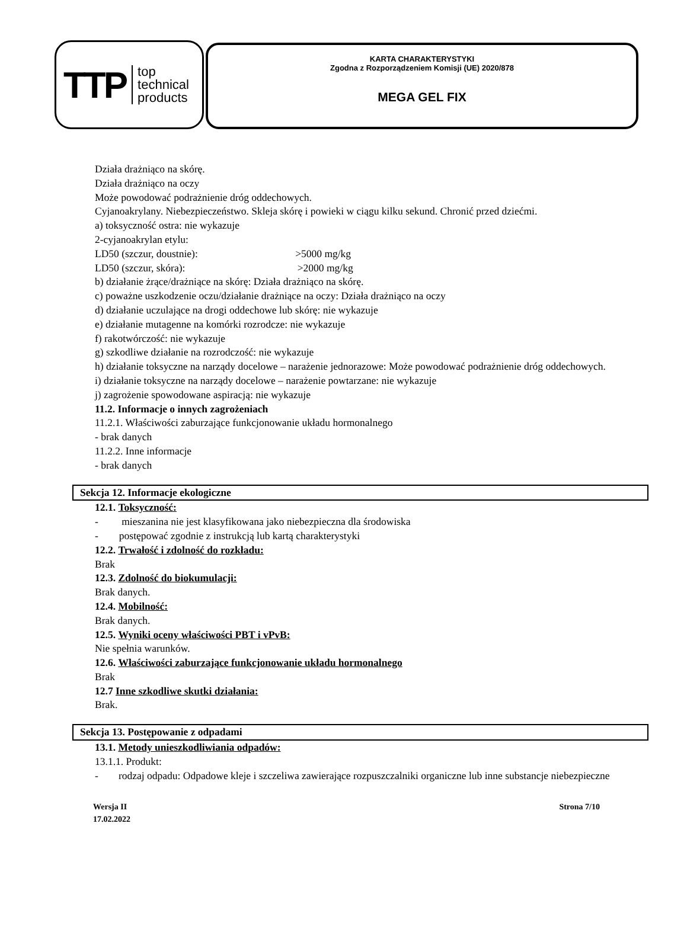TTP top
technical
products
KARTA CHARAKTERYSTYKI
Zgodna z Rozporządzeniem Komisji (UE) 2020/878
MEGA GEL FIX
Działa drażniąco na skórę.
Działa drażniąco na oczy
Może powodować podrażnienie dróg oddechowych.
Cyjanoakrylany. Niebezpieczeństwo. Skleja skórę i powieki w ciągu kilku sekund. Chronić przed dziećmi.
a) toksyczność ostra: nie wykazuje
2-cyjanoakrylan etylu:
LD50 (szczur, doustnie): >5000 mg/kg
LD50 (szczur, skóra): >2000 mg/kg
b) działanie żrące/drażniące na skórę: Działa drażniąco na skórę.
c) poważne uszkodzenie oczu/działanie drażniące na oczy: Działa drażniąco na oczy
d) działanie uczulające na drogi oddechowe lub skórę: nie wykazuje
e) działanie mutagenne na komórki rozrodcze: nie wykazuje
f) rakotwórczość: nie wykazuje
g) szkodliwe działanie na rozrodczość: nie wykazuje
h) działanie toksyczne na narządy docelowe – narażenie jednorazowe: Może powodować podrażnienie dróg oddechowych.
i) działanie toksyczne na narządy docelowe – narażenie powtarzane: nie wykazuje
j) zagrożenie spowodowane aspiracją: nie wykazuje
11.2. Informacje o innych zagrożeniach
11.2.1. Właściwości zaburzające funkcjonowanie układu hormonalnego
- brak danych
11.2.2. Inne informacje
- brak danych
Sekcja 12. Informacje ekologiczne
12.1. Toksyczność:
- mieszanina nie jest klasyfikowana jako niebezpieczna dla środowiska
- postępować zgodnie z instrukcją lub kartą charakterystyki
12.2. Trwałość i zdolność do rozkładu:
Brak
12.3. Zdolność do biokumulacji:
Brak danych.
12.4. Mobilność:
Brak danych.
12.5. Wyniki oceny właściwości PBT i vPvB:
Nie spełnia warunków.
12.6. Właściwości zaburzające funkcjonowanie układu hormonalnego
Brak
12.7 Inne szkodliwe skutki działania:
Brak.
Sekcja 13. Postępowanie z odpadami
13.1. Metody unieszkodliwiania odpadów:
13.1.1. Produkt:
- rodzaj odpadu: Odpadowe kleje i szczeliwa zawierające rozpuszczalniki organiczne lub inne substancje niebezpieczne
Wersja II
17.02.2022
Strona 7/10